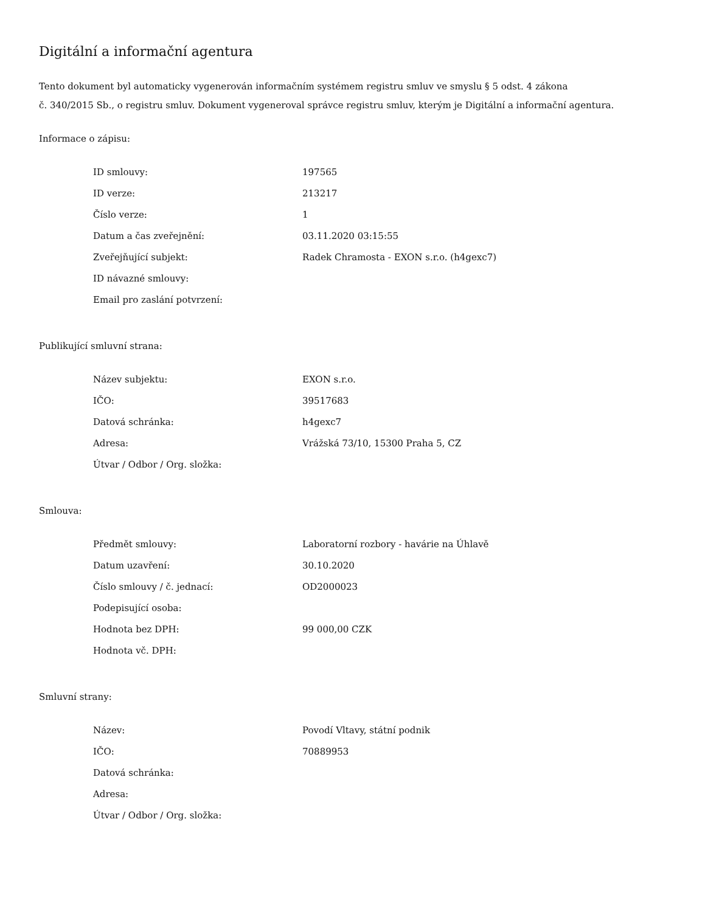Digitální a informační agentura
Tento dokument byl automaticky vygenerován informačním systémem registru smluv ve smyslu § 5 odst. 4 zákona
č. 340/2015 Sb., o registru smluv. Dokument vygeneroval správce registru smluv, kterým je Digitální a informační agentura.
Informace o zápisu:
| ID smlouvy: | 197565 |
| ID verze: | 213217 |
| Číslo verze: | 1 |
| Datum a čas zveřejnění: | 03.11.2020 03:15:55 |
| Zveřejňující subjekt: | Radek Chramosta - EXON s.r.o. (h4gexc7) |
| ID návazné smlouvy: | |
| Email pro zaslání potvrzení: | |
Publikující smluvní strana:
| Název subjektu: | EXON s.r.o. |
| IČO: | 39517683 |
| Datová schránka: | h4gexc7 |
| Adresa: | Vrážská 73/10, 15300 Praha 5, CZ |
| Útvar / Odbor / Org. složka: | |
Smlouva:
| Předmět smlouvy: | Laboratorní rozbory - havárie na Úhlavě |
| Datum uzavření: | 30.10.2020 |
| Číslo smlouvy / č. jednací: | OD2000023 |
| Podepisující osoba: | |
| Hodnota bez DPH: | 99 000,00 CZK |
| Hodnota vč. DPH: | |
Smluvní strany:
| Název: | Povodí Vltavy, státní podnik |
| IČO: | 70889953 |
| Datová schránka: | |
| Adresa: | |
| Útvar / Odbor / Org. složka: | |